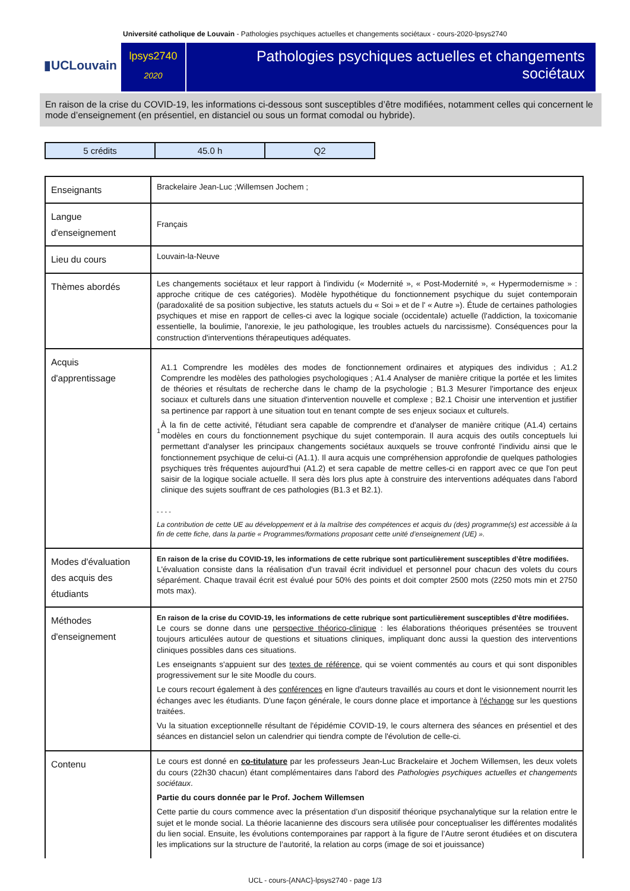Université catholique de Louvain - Pathologies psychiques actuelles et changements sociétaux - cours-2020-lpsys2740
▮UCLouvain
lpsys2740
2020
Pathologies psychiques actuelles et changements sociétaux
En raison de la crise du COVID-19, les informations ci-dessous sont susceptibles d’être modifiées, notamment celles qui concernent le mode d’enseignement (en présentiel, en distanciel ou sous un format comodal ou hybride).
| 5 crédits | 45.0 h | Q2 |
| Enseignants | Brackelaire Jean-Luc ;Willemsen Jochem ; |
| Langue d'enseignement | Français |
| Lieu du cours | Louvain-la-Neuve |
| Thèmes abordés | Les changements sociétaux et leur rapport à l'individu (« Modernité », « Post-Modernité », « Hypermodernisme » : approche critique de ces catégories). Modèle hypothétique du fonctionnement psychique du sujet contemporain (paradoxalité de sa position subjective, les statuts actuels du « Soi » et de l' « Autre »). Étude de certaines pathologies psychiques et mise en rapport de celles-ci avec la logique sociale (occidentale) actuelle (l'addiction, la toxicomanie essentielle, la boulimie, l'anorexie, le jeu pathologique, les troubles actuels du narcissisme). Conséquences pour la construction d'interventions thérapeutiques adéquates. |
| Acquis d'apprentissage | 1 A1.1 Comprendre les modèles des modes de fonctionnement ordinaires et atypiques des individus ; A1.2 Comprendre les modèles des pathologies psychologiques ; A1.4 Analyser de manière critique la portée et les limites de théories et résultats de recherche dans le champ de la psychologie ; B1.3 Mesurer l'importance des enjeux sociaux et culturels dans une situation d'intervention nouvelle et complexe ; B2.1 Choisir une intervention et justifier sa pertinence par rapport à une situation tout en tenant compte de ses enjeux sociaux et culturels. À la fin de cette activité, l'étudiant sera capable de comprendre et d'analyser de manière critique (A1.4) certains modèles en cours du fonctionnement psychique du sujet contemporain. Il aura acquis des outils conceptuels lui permettant d'analyser les principaux changements sociétaux auxquels se trouve confronté l'individu ainsi que le fonctionnement psychique de celui-ci (A1.1). Il aura acquis une compréhension approfondie de quelques pathologies psychiques très fréquentes aujourd'hui (A1.2) et sera capable de mettre celles-ci en rapport avec ce que l'on peut saisir de la logique sociale actuelle. Il sera dès lors plus apte à construire des interventions adéquates dans l'abord clinique des sujets souffrant de ces pathologies (B1.3 et B2.1). - - - - La contribution de cette UE au développement et à la maîtrise des compétences et acquis du (des) programme(s) est accessible à la fin de cette fiche, dans la partie « Programmes/formations proposant cette unité d’enseignement (UE) ». |
| Modes d'évaluation des acquis des étudiants | En raison de la crise du COVID-19, les informations de cette rubrique sont particulièrement susceptibles d’être modifiées. L'évaluation consiste dans la réalisation d'un travail écrit individuel et personnel pour chacun des volets du cours séparément. Chaque travail écrit est évalué pour 50% des points et doit compter 2500 mots (2250 mots min et 2750 mots max). |
| Méthodes d'enseignement | En raison de la crise du COVID-19, les informations de cette rubrique sont particulièrement susceptibles d’être modifiées. Le cours se donne dans une perspective théorico-clinique : les élaborations théoriques présentées se trouvent toujours articulées autour de questions et situations cliniques, impliquant donc aussi la question des interventions cliniques possibles dans ces situations. Les enseignants s'appuient sur des textes de référence , qui se voient commentés au cours et qui sont disponibles progressivement sur le site Moodle du cours. Le cours recourt également à des conférences en ligne d'auteurs travaillés au cours et dont le visionnement nourrit les échanges avec les étudiants. D'une façon générale, le cours donne place et importance à l'échange sur les questions traitées. Vu la situation exceptionnelle résultant de l'épidémie COVID-19, le cours alternera des séances en présentiel et des séances en distanciel selon un calendrier qui tiendra compte de l'évolution de celle-ci. |
| Contenu | Le cours est donné en co-titulature par les professeurs Jean-Luc Brackelaire et Jochem Willemsen, les deux volets du cours (22h30 chacun) étant complémentaires dans l'abord des Pathologies psychiques actuelles et changements sociétaux . Partie du cours donnée par le Prof. Jochem Willemsen Cette partie du cours commence avec la présentation d’un dispositif théorique psychanalytique sur la relation entre le sujet et le monde social. La théorie lacanienne des discours sera utilisée pour conceptualiser les différentes modalités du lien social. Ensuite, les évolutions contemporaines par rapport à la figure de l’Autre seront étudiées et on discutera les implications sur la structure de l’autorité, la relation au corps (image de soi et jouissance) |
UCL - cours-{ANAC}-lpsys2740 - page 1/3